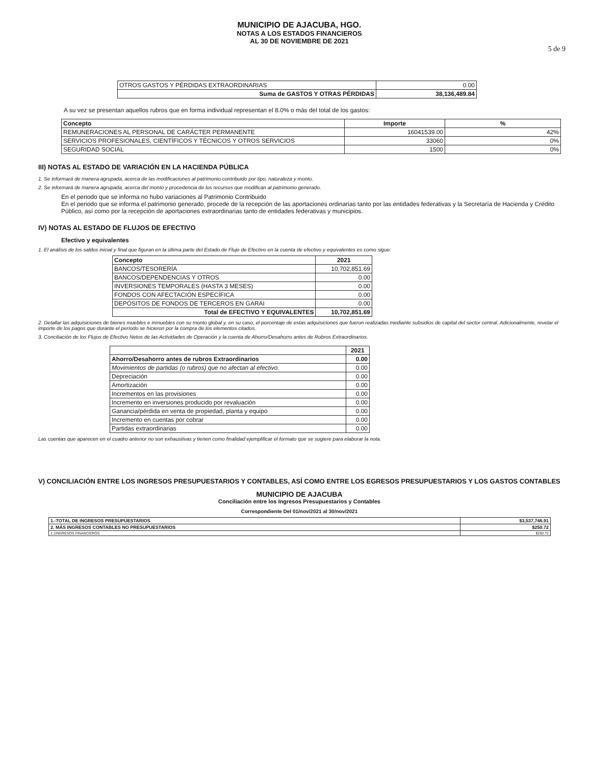MUNICIPIO DE AJACUBA, HGO.
NOTAS A LOS ESTADOS FINANCIEROS
AL 30 DE NOVIEMBRE DE 2021
5 de 9
| OTROS GASTOS Y PÉRDIDAS EXTRAORDINARIAS | 0.00 |
| Suma de GASTOS Y OTRAS PÉRDIDAS | 38,136,489.84 |
A su vez se presentan aquellos rubros que en forma individual representan el 8.0% o más del total de los gastos:
| Concepto | Importe | % |
| --- | --- | --- |
| REMUNERACIONES AL PERSONAL DE CARÁCTER PERMANENTE | 16041539.00 | 42% |
| SERVICIOS PROFESIONALES, CIENTÍFICOS Y TÉCNICOS Y OTROS SERVICIOS | 33060 | 0% |
| SEGURIDAD SOCIAL | 1500 | 0% |
III) NOTAS AL ESTADO DE VARIACIÓN EN LA HACIENDA PÚBLICA
1. Se informará de manera agrupada, acerca de las modificaciones al patrimonio contribuido por tipo, naturaleza y monto.
2. Se informará de manera agrupada, acerca del monto y procedencia de los recursos que modifican al patrimonio generado.
En el periodo que se informa no hubo variaciones al Patrimonio Contribuido
En el periodo que se informa el patrimonio generado, procede de la recepción de las aportaciones ordinarias tanto por las entidades federativas y la Secretaría de Hacienda y Crédito Público, así como por la recepción de aportaciones extraordinarias tanto de entidades federativas y municipios.
IV) NOTAS AL ESTADO DE FLUJOS DE EFECTIVO
Efectivo y equivalentes
1. El análisis de los saldos inicial y final que figuran en la última parte del Estado de Flujo de Efectivo en la cuenta de efectivo y equivalentes es como sigue:
| Concepto | 2021 |
| --- | --- |
| BANCOS/TESORERÍA | 10,702,851.69 |
| BANCOS/DEPENDENCIAS Y OTROS | 0.00 |
| INVERSIONES TEMPORALES (HASTA 3 MESES) | 0.00 |
| FONDOS CON AFECTACIÓN ESPECÍFICA | 0.00 |
| DEPÓSITOS DE FONDOS DE TERCEROS EN GARAI | 0.00 |
| Total de EFECTIVO Y EQUIVALENTES | 10,702,851.69 |
2. Detallar las adquisiciones de bienes muebles e inmuebles con su monto global y, en su caso, el porcentaje de estas adquisiciones que fueron realizadas mediante subsidios de capital del sector central. Adicionalmente, revelar el importe de los pagos que durante el período se hicieron por la compra de los elementos citados.
3. Conciliación de los Flujos de Efectivo Netos de las Actividades de Operación y la cuenta de Ahorro/Desahorro antes de Rubros Extraordinarios.
| | 2021 |
| --- | --- |
| Ahorro/Desahorro antes de rubros Extraordinarios | 0.00 |
| Movimientos de partidas (o rubros) que no afectan al efectivo. | 0.00 |
| Depreciación | 0.00 |
| Amortización | 0.00 |
| Incrementos en las provisiones | 0.00 |
| Incremento en inversiones producido por revaluación | 0.00 |
| Ganancia/pérdida en venta de propiedad, planta y equipo | 0.00 |
| Incremento en cuentas por cobrar | 0.00 |
| Partidas extraordinarias | 0.00 |
Las cuentas que aparecen en el cuadro anterior no son exhaustivas y tienen como finalidad ejemplificar el formato que se sugiere para elaborar la nota.
V) CONCILIACIÓN ENTRE LOS INGRESOS PRESUPUESTARIOS Y CONTABLES, ASÍ COMO ENTRE LOS EGRESOS PRESUPUESTARIOS Y LOS GASTOS CONTABLES
MUNICIPIO DE AJACUBA
Conciliación entre los Ingresos Presupuestarios y Contables
Correspondiente Del 01/nov/2021 al 30/nov/2021
| 1.-TOTAL DE INGRESOS PRESUPUESTARIOS | $3,537,746.91 |
| 2. MÁS INGRESOS CONTABLES NO PRESUPUESTARIOS | $250.72 |
| 2.1INGRESOS FINANCIEROS | $250.72 |